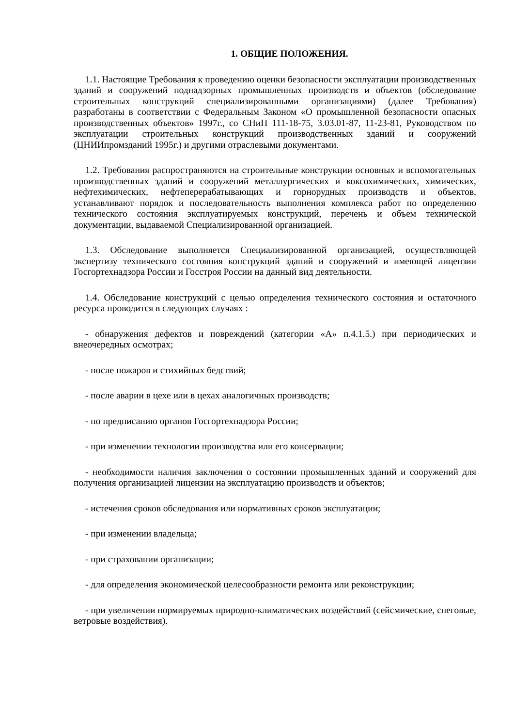1. ОБЩИЕ ПОЛОЖЕНИЯ.
1.1. Настоящие Требования к проведению оценки безопасности эксплуатации производственных зданий и сооружений поднадзорных промышленных производств и объектов (обследование строительных конструкций специализированными организациями) (далее Требования) разработаны в соответствии с Федеральным Законом «О промышленной безопасности опасных производственных объектов» 1997г., со СНиП 111-18-75, 3.03.01-87, 11-23-81, Руководством по эксплуатации строительных конструкций производственных зданий и сооружений (ЦНИИпромзданий 1995г.) и другими отраслевыми документами.
1.2. Требования распространяются на строительные конструкции основных и вспомогательных производственных зданий и сооружений металлургических и коксохимических, химических, нефтехимических, нефтеперерабатывающих и горнорудных производств и объектов, устанавливают порядок и последовательность выполнения комплекса работ по определению технического состояния эксплуатируемых конструкций, перечень и объем технической документации, выдаваемой Специализированной организацией.
1.3. Обследование выполняется Специализированной организацией, осуществляющей экспертизу технического состояния конструкций зданий и сооружений и имеющей лицензии Госгортехнадзора России и Госстроя России на данный вид деятельности.
1.4. Обследование конструкций с целью определения технического состояния и остаточного ресурса проводится в следующих случаях :
- обнаружения дефектов и повреждений (категории «А» п.4.1.5.) при периодических и внеочередных осмотрах;
- после пожаров и стихийных бедствий;
- после аварии в цехе или в цехах аналогичных производств;
- по предписанию органов Госгортехнадзора России;
- при изменении технологии производства или его консервации;
- необходимости наличия заключения о состоянии промышленных зданий и сооружений для получения организацией лицензии на эксплуатацию производств и объектов;
- истечения сроков обследования или нормативных сроков эксплуатации;
- при изменении владельца;
- при страховании организации;
- для определения экономической целесообразности ремонта или реконструкции;
- при увеличении нормируемых природно-климатических воздействий (сейсмические, снеговые, ветровые воздействия).